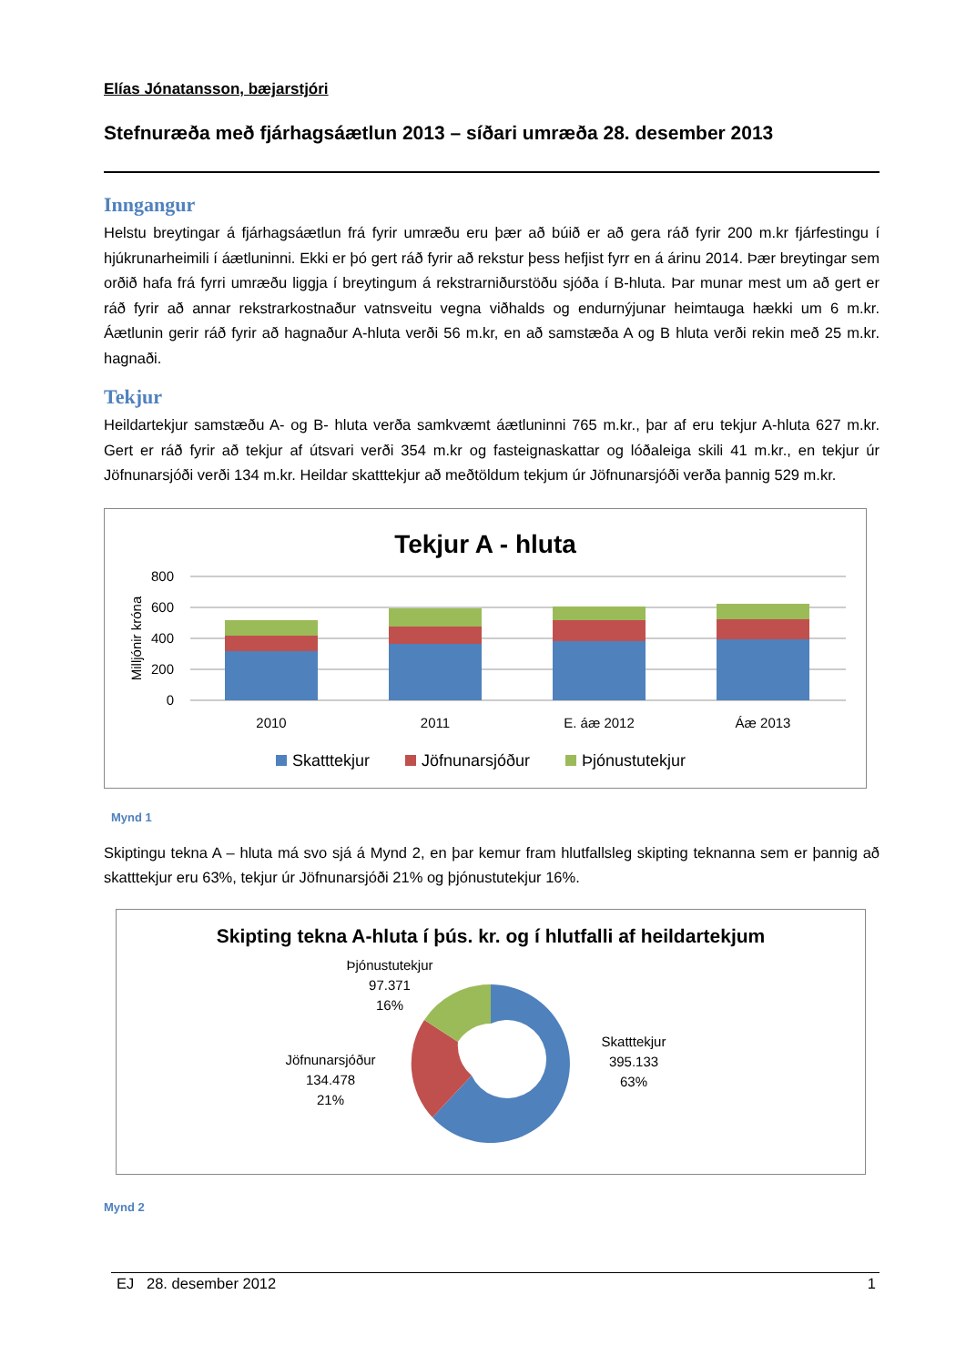Elías Jónatansson, bæjarstjóri
Stefnuræða með fjárhagsáætlun 2013 – síðari umræða 28. desember 2013
Inngangur
Helstu breytingar á fjárhagsáætlun frá fyrir umræðu eru þær að búið er að gera ráð fyrir 200 m.kr fjárfestingu í hjúkrunarheimili í áætluninni. Ekki er þó gert ráð fyrir að rekstur þess hefjist fyrr en á árinu 2014. Þær breytingar sem orðið hafa frá fyrri umræðu liggja í breytingum á rekstrarniðurstöðu sjóða í B-hluta. Þar munar mest um að gert er ráð fyrir að annar rekstrarkostnaður vatnsveitu vegna viðhalds og endurnýjunar heimtauga hækki um 6 m.kr. Áætlunin gerir ráð fyrir að hagnaður A-hluta verði 56 m.kr, en að samstæða A og B hluta verði rekin með 25 m.kr. hagnaði.
Tekjur
Heildartekjur samstæðu A- og B- hluta verða samkvæmt áætluninni 765 m.kr., þar af eru tekjur A-hluta 627 m.kr. Gert er ráð fyrir að tekjur af útsvari verði 354 m.kr og fasteignaskattar og lóðaleiga skili 41 m.kr., en tekjur úr Jöfnunarsjóði verði 134 m.kr. Heildar skatttekjur að meðtöldum tekjum úr Jöfnunarsjóði verða þannig 529 m.kr.
Tekjur A - hluta
800
600
400
200
0
Milljónir króna
2010
2011
E. áæ 2012
Áæ 2013
Skatttekjur
Jöfnunarsjóður
Þjónustutekjur
Mynd 1
Skiptingu tekna A – hluta má svo sjá á Mynd 2, en þar kemur fram hlutfallsleg skipting teknanna sem er þannig að skatttekjur eru 63%, tekjur úr Jöfnunarsjóði 21% og þjónustutekjur 16%.
Skipting tekna A-hluta í þús. kr. og í hlutfalli af heildartekjum
Þjónustutekjur
97.371
16%
Jöfnunarsjóður
134.478
21%
Skatttekjur
395.133
63%
Mynd 2
EJ 28. desember 2012 1